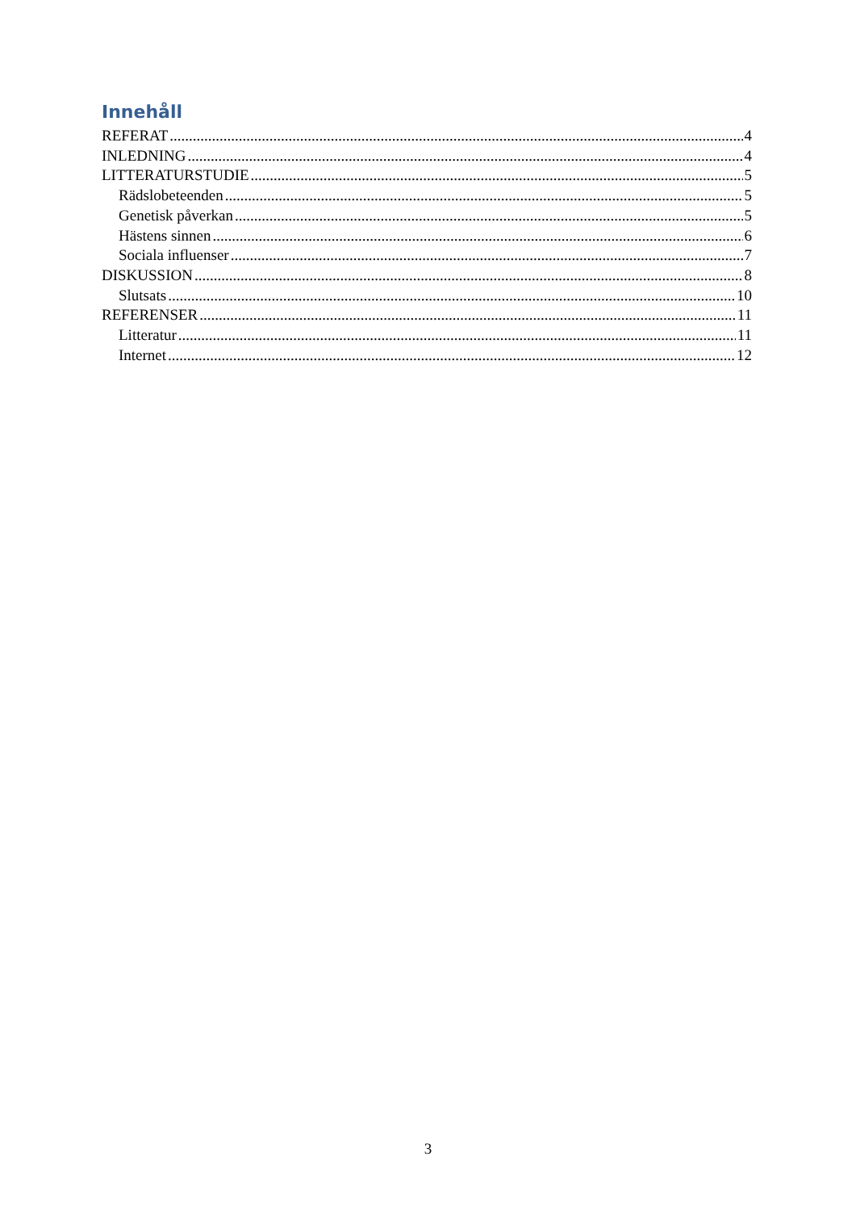Innehåll
REFERAT 4
INLEDNING 4
LITTERATURSTUDIE 5
Rädslobeteenden 5
Genetisk påverkan 5
Hästens sinnen 6
Sociala influenser 7
DISKUSSION 8
Slutsats 10
REFERENSER 11
Litteratur 11
Internet 12
3